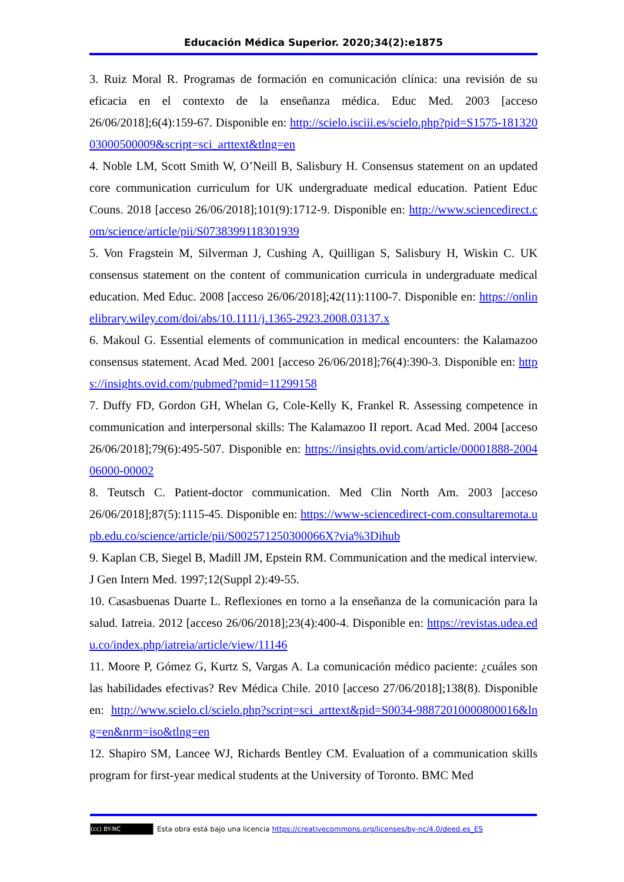Educación Médica Superior. 2020;34(2):e1875
3. Ruiz Moral R. Programas de formación en comunicación clínica: una revisión de su eficacia en el contexto de la enseñanza médica. Educ Med. 2003 [acceso 26/06/2018];6(4):159-67. Disponible en: http://scielo.isciii.es/scielo.php?pid=S1575-18132003000500009&script=sci_arttext&tlng=en
4. Noble LM, Scott Smith W, O’Neill B, Salisbury H. Consensus statement on an updated core communication curriculum for UK undergraduate medical education. Patient Educ Couns. 2018 [acceso 26/06/2018];101(9):1712-9. Disponible en: http://www.sciencedirect.com/science/article/pii/S0738399118301939
5. Von Fragstein M, Silverman J, Cushing A, Quilligan S, Salisbury H, Wiskin C. UK consensus statement on the content of communication curricula in undergraduate medical education. Med Educ. 2008 [acceso 26/06/2018];42(11):1100-7. Disponible en: https://onlinelibrary.wiley.com/doi/abs/10.1111/j.1365-2923.2008.03137.x
6. Makoul G. Essential elements of communication in medical encounters: the Kalamazoo consensus statement. Acad Med. 2001 [acceso 26/06/2018];76(4):390-3. Disponible en: https://insights.ovid.com/pubmed?pmid=11299158
7. Duffy FD, Gordon GH, Whelan G, Cole-Kelly K, Frankel R. Assessing competence in communication and interpersonal skills: The Kalamazoo II report. Acad Med. 2004 [acceso 26/06/2018];79(6):495-507. Disponible en: https://insights.ovid.com/article/00001888-200406000-00002
8. Teutsch C. Patient-doctor communication. Med Clin North Am. 2003 [acceso 26/06/2018];87(5):1115-45. Disponible en: https://www-sciencedirect-com.consultaremota.upb.edu.co/science/article/pii/S002571250300066X?via%3Dihub
9. Kaplan CB, Siegel B, Madill JM, Epstein RM. Communication and the medical interview. J Gen Intern Med. 1997;12(Suppl 2):49-55.
10. Casasbuenas Duarte L. Reflexiones en torno a la enseñanza de la comunicación para la salud. Iatreia. 2012 [acceso 26/06/2018];23(4):400-4. Disponible en: https://revistas.udea.edu.co/index.php/iatreia/article/view/11146
11. Moore P, Gómez G, Kurtz S, Vargas A. La comunicación médico paciente: ¿cuáles son las habilidades efectivas? Rev Médica Chile. 2010 [acceso 27/06/2018];138(8). Disponible en: http://www.scielo.cl/scielo.php?script=sci_arttext&pid=S0034-98872010000800016&lng=en&nrm=iso&tlng=en
12. Shapiro SM, Lancee WJ, Richards Bentley CM. Evaluation of a communication skills program for first-year medical students at the University of Toronto. BMC Med
(cc) BY-NC Esta obra está bajo una licencia https://creativecommons.org/licenses/by-nc/4.0/deed.es_ES